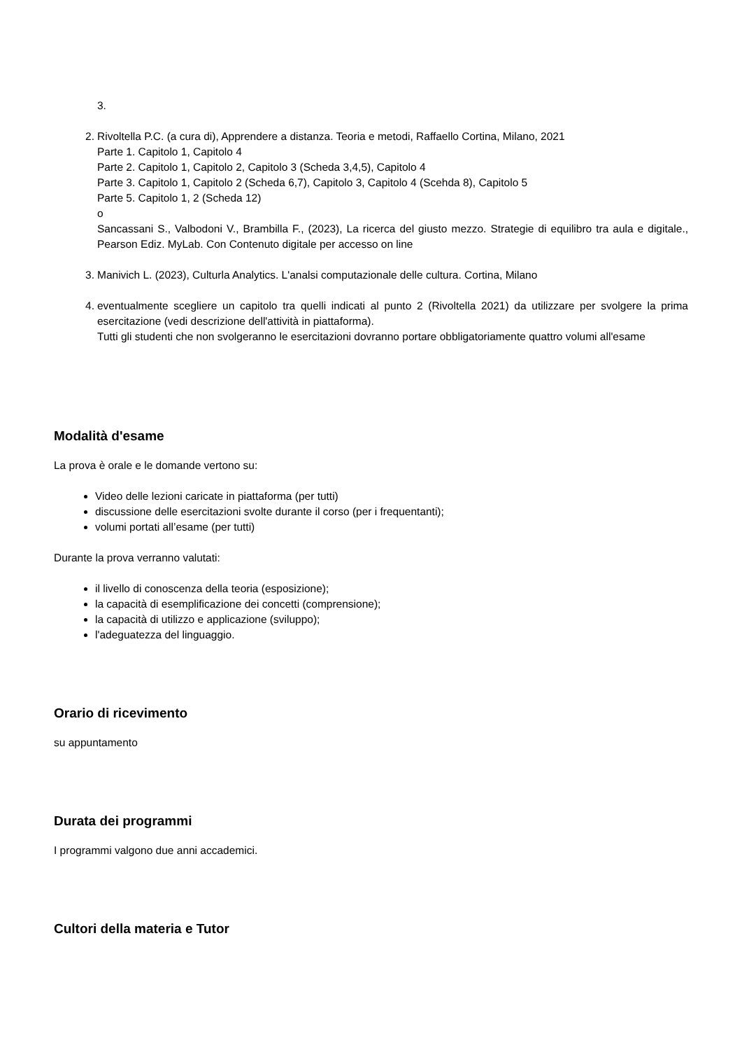3.
2. Rivoltella P.C. (a cura di), Apprendere a distanza. Teoria e metodi, Raffaello Cortina, Milano, 2021
Parte 1. Capitolo 1, Capitolo 4
Parte 2. Capitolo 1, Capitolo 2, Capitolo 3 (Scheda 3,4,5), Capitolo 4
Parte 3. Capitolo 1, Capitolo 2 (Scheda 6,7), Capitolo 3, Capitolo 4 (Scehda 8), Capitolo 5
Parte 5. Capitolo 1, 2 (Scheda 12)
o
Sancassani S., Valbodoni V., Brambilla F., (2023), La ricerca del giusto mezzo. Strategie di equilibro tra aula e digitale., Pearson Ediz. MyLab. Con Contenuto digitale per accesso on line
3. Manivich L. (2023), Culturla Analytics. L'analsi computazionale delle cultura. Cortina, Milano
4. eventualmente scegliere un capitolo tra quelli indicati al punto 2 (Rivoltella 2021) da utilizzare per svolgere la prima esercitazione (vedi descrizione dell'attività in piattaforma).
Tutti gli studenti che non svolgeranno le esercitazioni dovranno portare obbligatoriamente quattro volumi all'esame
Modalità d'esame
La prova è orale e le domande vertono su:
Video delle lezioni caricate in piattaforma (per tutti)
discussione delle esercitazioni svolte durante il corso (per i frequentanti);
volumi portati all’esame (per tutti)
Durante la prova verranno valutati:
il livello di conoscenza della teoria (esposizione);
la capacità di esemplificazione dei concetti (comprensione);
la capacità di utilizzo e applicazione (sviluppo);
l'adeguatezza del linguaggio.
Orario di ricevimento
su appuntamento
Durata dei programmi
I programmi valgono due anni accademici.
Cultori della materia e Tutor